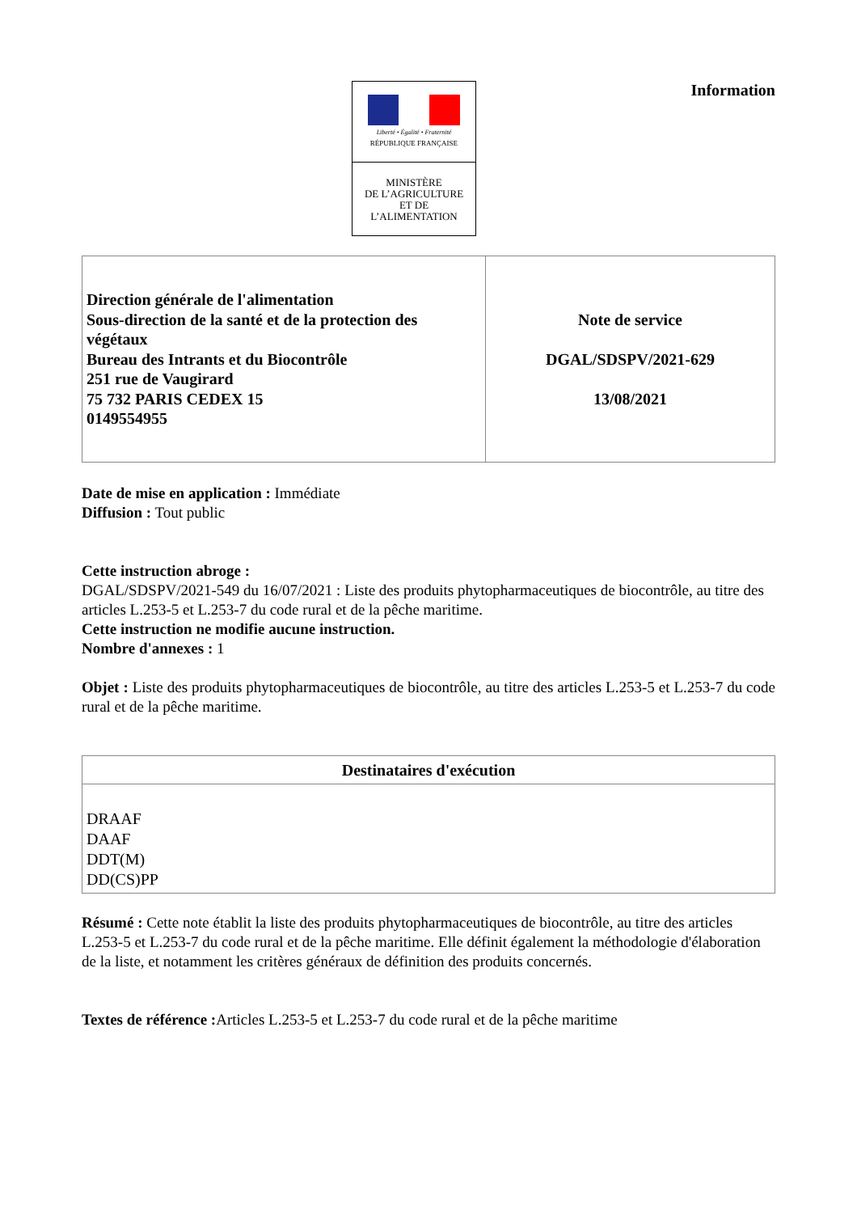Liberté • Égalité • Fraternité
RÉPUBLIQUE FRANÇAISE
MINISTÈRE
DE L’AGRICULTURE
ET DE
L’ALIMENTATION
Information
| Direction générale de l'alimentation Sous-direction de la santé et de la protection des végétaux Bureau des Intrants et du Biocontrôle 251 rue de Vaugirard 75 732 PARIS CEDEX 15 0149554955 | Note de service DGAL/SDSPV/2021-629 13/08/2021 |
Date de mise en application : Immédiate
Diffusion : Tout public
Cette instruction abroge :
DGAL/SDSPV/2021-549 du 16/07/2021 : Liste des produits phytopharmaceutiques de biocontrôle, au titre des articles L.253-5 et L.253-7 du code rural et de la pêche maritime.
Cette instruction ne modifie aucune instruction.
Nombre d'annexes : 1
Objet : Liste des produits phytopharmaceutiques de biocontrôle, au titre des articles L.253-5 et L.253-7 du code rural et de la pêche maritime.
| Destinataires d'exécution |
| --- |
| DRAAF DAAF DDT(M) DD(CS)PP |
Résumé : Cette note établit la liste des produits phytopharmaceutiques de biocontrôle, au titre des articles L.253-5 et L.253-7 du code rural et de la pêche maritime. Elle définit également la méthodologie d'élaboration de la liste, et notamment les critères généraux de définition des produits concernés.
Textes de référence : Articles L.253-5 et L.253-7 du code rural et de la pêche maritime